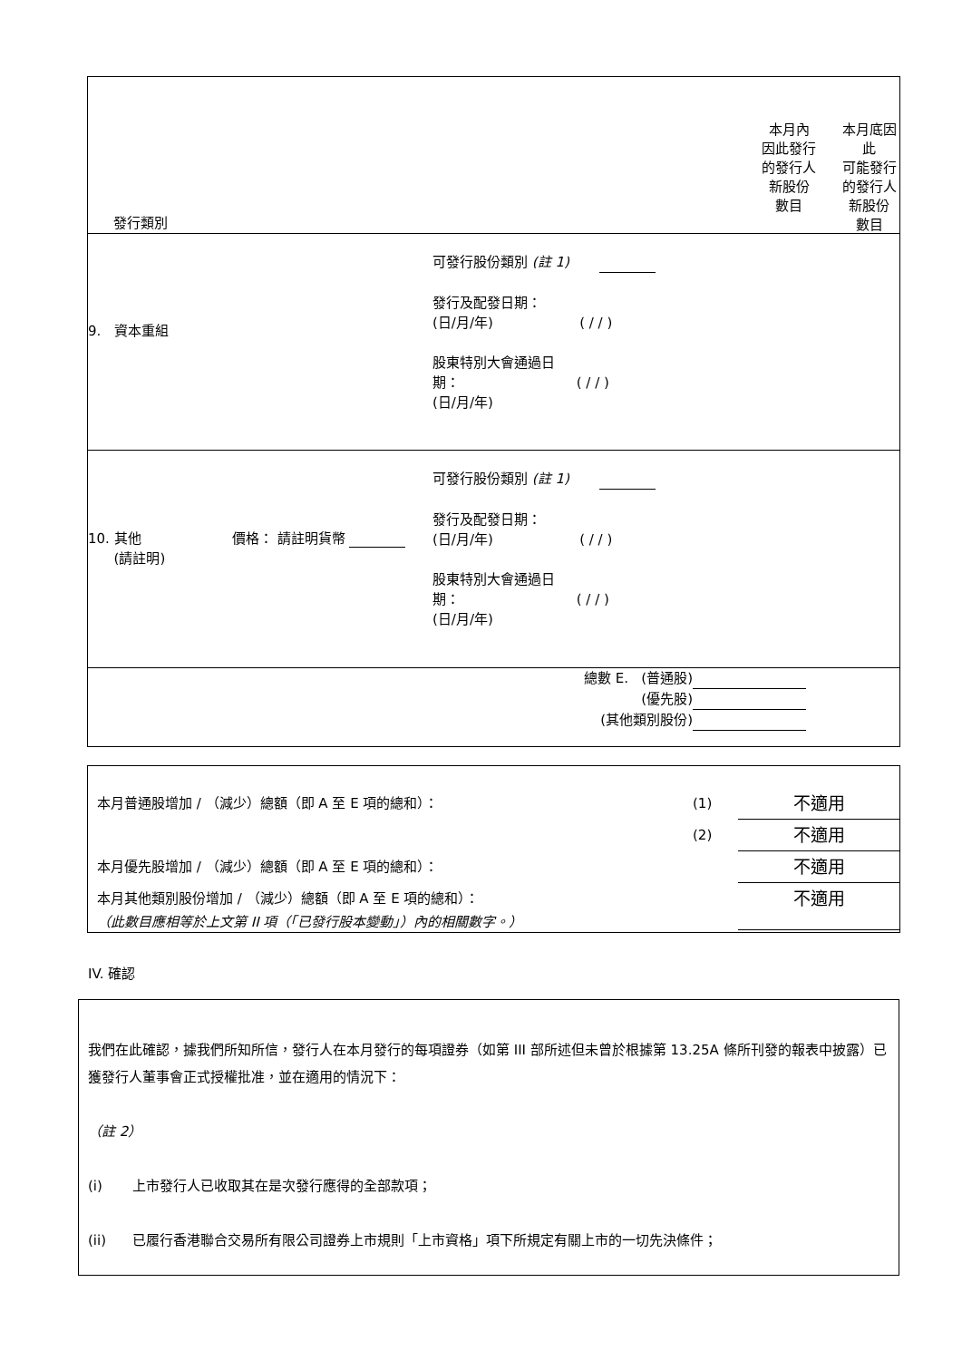| 發行類別 | 本月內 因此發行 的發行人 新股份 數目 | 本月底因此 可能發行 的發行人 新股份 數目 |
| 9. 資本重組 可發行股份類別 (註 1) 發行及配發日期： (日/月/年) ( / / ) 股東特別大會通過日 期： ( / / ) (日/月/年) | | |
| 10. 其他 價格： 請註明貨幣 (請註明) 可發行股份類別 (註 1) 發行及配發日期： (日/月/年) ( / / ) 股東特別大會通過日 期： ( / / ) (日/月/年) | | |
| 總數 E. (普通股) (優先股) (其他類別股份) | | |
| 本月普通股增加 / （減少）總額（即 A 至 E 項的總和）： | (1) | 不適用 |
| | (2) | 不適用 |
| 本月優先股增加 / （減少）總額（即 A 至 E 項的總和）： | | 不適用 |
| 本月其他類別股份增加 / （減少）總額（即 A 至 E 項的總和）： （此數目應相等於上文第 II 項（「已發行股本變動」）內的相關數字。） | | 不適用 |
IV. 確認
我們在此確認，據我們所知所信，發行人在本月發行的每項證券（如第 III 部所述但未曾於根據第 13.25A 條所刊發的報表中披露）已獲發行人董事會正式授權批准，並在適用的情況下：
（註 2）
(i) 上市發行人已收取其在是次發行應得的全部款項；
(ii) 已履行香港聯合交易所有限公司證券上市規則「上市資格」項下所規定有關上市的一切先決條件；